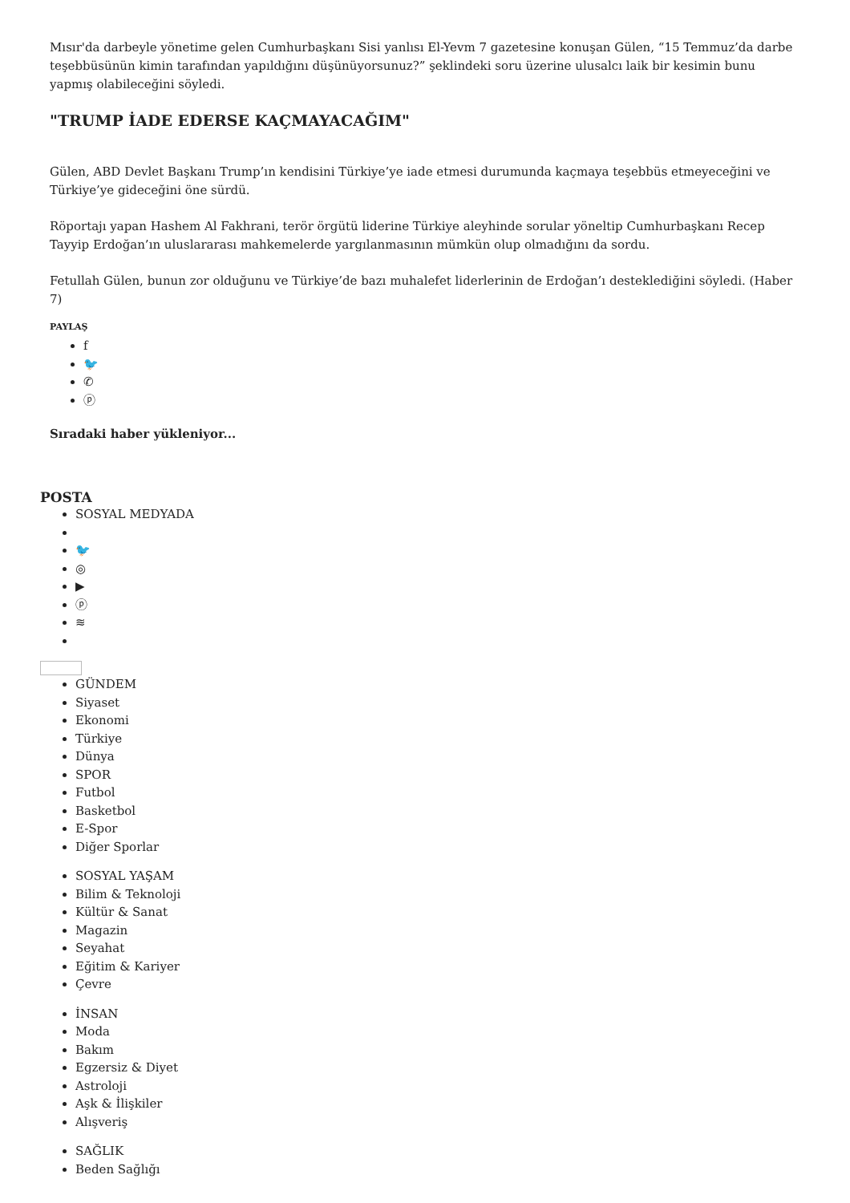Mısır'da darbeyle yönetime gelen Cumhurbaşkanı Sisi yanlısı El-Yevm 7 gazetesine konuşan Gülen, “15 Temmuz’da darbe teşebbüsünün kimin tarafından yapıldığını düşünüyorsunuz?” şeklindeki soru üzerine ulusalcı laik bir kesimin bunu yapmış olabileceğini söyledi.
"TRUMP İADE EDERSE KAÇMAYACAĞIM"
Gülen, ABD Devlet Başkanı Trump’ın kendisini Türkiye’ye iade etmesi durumunda kaçmaya teşebbüs etmeyeceğini ve Türkiye’ye gideceğini öne sürdü.
Röportajı yapan Hashem Al Fakhrani, terör örgütü liderine Türkiye aleyhinde sorular yöneltip Cumhurbaşkanı Recep Tayyip Erdoğan’ın uluslararası mahkemelerde yargılanmasının mümkün olup olmadığını da sordu.
Fetullah Gülen, bunun zor olduğunu ve Türkiye’de bazı muhalefet liderlerinin de Erdoğan’ı desteklediğini söyledi. (Haber 7)
PAYLAŞ
f
🐦
✆
ⓟ
Sıradaki haber yükleniyor...
POSTA
SOSYAL MEDYADA
🐦
◎
▶
ⓟ
≋
GÜNDEM
Siyaset
Ekonomi
Türkiye
Dünya
SPOR
Futbol
Basketbol
E-Spor
Diğer Sporlar
SOSYAL YAŞAM
Bilim & Teknoloji
Kültür & Sanat
Magazin
Seyahat
Eğitim & Kariyer
Çevre
İNSAN
Moda
Bakım
Egzersiz & Diyet
Astroloji
Aşk & İlişkiler
Alışveriş
SAĞLIK
Beden Sağlığı